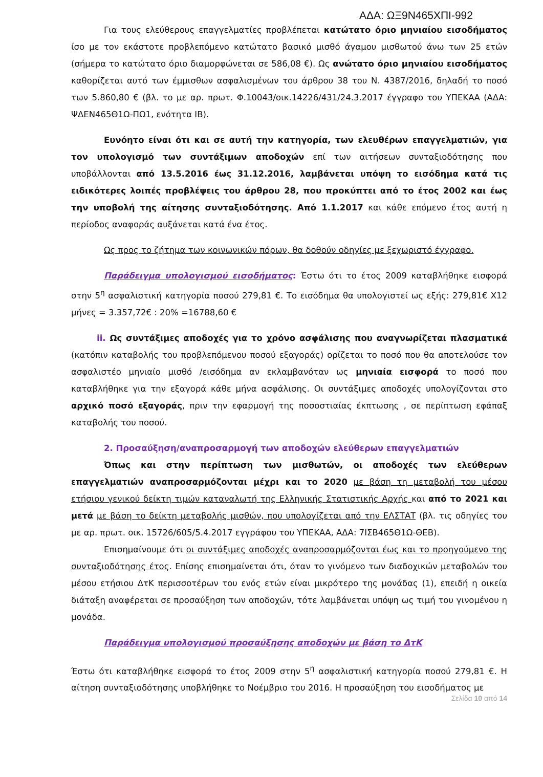ΑΔΑ: ΩΞ9Ν465ΧΠΙ-992
Για τους ελεύθερους επαγγελματίες προβλέπεται κατώτατο όριο μηνιαίου εισοδήματος ίσο με τον εκάστοτε προβλεπόμενο κατώτατο βασικό μισθό άγαμου μισθωτού άνω των 25 ετών (σήμερα το κατώτατο όριο διαμορφώνεται σε 586,08 €). Ως ανώτατο όριο μηνιαίου εισοδήματος καθορίζεται αυτό των έμμισθων ασφαλισμένων του άρθρου 38 του Ν. 4387/2016, δηλαδή το ποσό των 5.860,80 € (βλ. το με αρ. πρωτ. Φ.10043/οικ.14226/431/24.3.2017 έγγραφο του ΥΠΕΚΑΑ (ΑΔΑ: ΨΔΕΝ465Θ1Ω-ΠΩ1, ενότητα ΙΒ).
Ευνόητο είναι ότι και σε αυτή την κατηγορία, των ελευθέρων επαγγελματιών, για τον υπολογισμό των συντάξιμων αποδοχών επί των αιτήσεων συνταξιοδότησης που υποβάλλονται από 13.5.2016 έως 31.12.2016, λαμβάνεται υπόψη το εισόδημα κατά τις ειδικότερες λοιπές προβλέψεις του άρθρου 28, που προκύπτει από το έτος 2002 και έως την υποβολή της αίτησης συνταξιοδότησης. Από 1.1.2017 και κάθε επόμενο έτος αυτή η περίοδος αναφοράς αυξάνεται κατά ένα έτος.
Ως προς το ζήτημα των κοινωνικών πόρων, θα δοθούν οδηγίες με ξεχωριστό έγγραφο.
Παράδειγμα υπολογισμού εισοδήματος: Έστω ότι το έτος 2009 καταβλήθηκε εισφορά στην 5<sup>η</sup> ασφαλιστική κατηγορία ποσού 279,81 €. Το εισόδημα θα υπολογιστεί ως εξής: 279,81€ Χ12 μήνες = 3.357,72€ : 20% =16788,60 €
ii. Ως συντάξιμες αποδοχές για το χρόνο ασφάλισης που αναγνωρίζεται πλασματικά (κατόπιν καταβολής του προβλεπόμενου ποσού εξαγοράς) ορίζεται το ποσό που θα αποτελούσε τον ασφαλιστέο μηνιαίο μισθό /εισόδημα αν εκλαμβανόταν ως μηνιαία εισφορά το ποσό που καταβλήθηκε για την εξαγορά κάθε μήνα ασφάλισης. Οι συντάξιμες αποδοχές υπολογίζονται στο αρχικό ποσό εξαγοράς, πριν την εφαρμογή της ποσοστιαίας έκπτωσης , σε περίπτωση εφάπαξ καταβολής του ποσού.
2. Προσαύξηση/αναπροσαρμογή των αποδοχών ελεύθερων επαγγελματιών
Όπως και στην περίπτωση των μισθωτών, οι αποδοχές των ελεύθερων επαγγελματιών αναπροσαρμόζονται μέχρι και το 2020 με βάση τη μεταβολή του μέσου ετήσιου γενικού δείκτη τιμών καταναλωτή της Ελληνικής Στατιστικής Αρχής και από το 2021 και μετά με βάση το δείκτη μεταβολής μισθών, που υπολογίζεται από την ΕΛΣΤΑΤ (βλ. τις οδηγίες του με αρ. πρωτ. οικ. 15726/605/5.4.2017 εγγράφου του ΥΠΕΚΑΑ, ΑΔΑ: 7ΙΣΒ465Θ1Ω-ΘΕΒ).
Επισημαίνουμε ότι οι συντάξιμες αποδοχές αναπροσαρμόζονται έως και το προηγούμενο της συνταξιοδότησης έτος. Επίσης επισημαίνεται ότι, όταν το γινόμενο των διαδοχικών μεταβολών του μέσου ετήσιου ΔτΚ περισσοτέρων του ενός ετών είναι μικρότερο της μονάδας (1), επειδή η οικεία διάταξη αναφέρεται σε προσαύξηση των αποδοχών, τότε λαμβάνεται υπόψη ως τιμή του γινομένου η μονάδα.
Παράδειγμα υπολογισμού προσαύξησης αποδοχών με βάση το ΔτΚ
Έστω ότι καταβλήθηκε εισφορά το έτος 2009 στην 5<sup>η</sup> ασφαλιστική κατηγορία ποσού 279,81 €. Η αίτηση συνταξιοδότησης υποβλήθηκε το Νοέμβριο του 2016. Η προσαύξηση του εισοδήματος με
Σελίδα 10 από 14